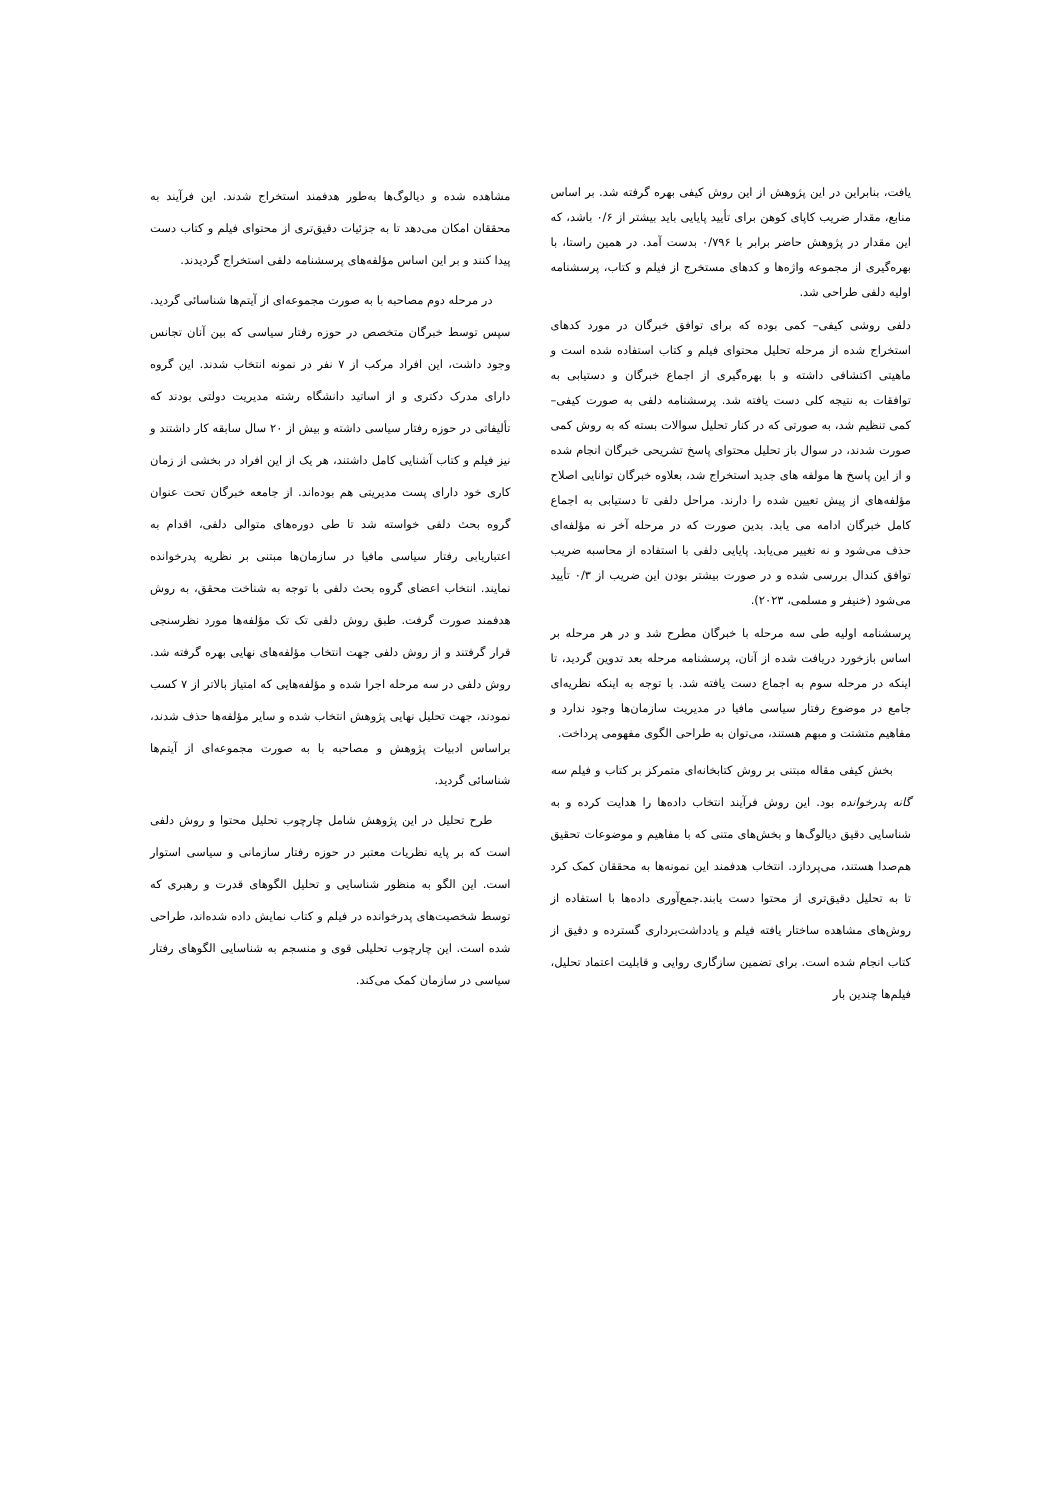یافت، بنابراین در این پژوهش از این روش کیفی بهره گرفته شد. بر اساس منابع، مقدار ضریب کاپای کوهن برای تأیید پایایی باید بیشتر از ۰/۶ باشد، که این مقدار در پژوهش حاضر برابر با ۰/۷۹۶ بدست آمد. در همین راستا، با بهره‌گیری از مجموعه واژه‌ها و کدهای مستخرج از فیلم و کتاب، پرسشنامه اولیه دلفی طراحی شد.
دلفی روشی کیفی– کمی بوده که برای توافق خبرگان در مورد کدهای استخراج شده از مرحله تحلیل محتوای فیلم و کتاب استفاده شده است و ماهیتی اکتشافی داشته و با بهره‌گیری از اجماع خبرگان و دستیابی به توافقات به نتیجه کلی دست یافته شد. پرسشنامه دلفی به صورت کیفی– کمی تنظیم شد، به صورتی که در کنار تحلیل سوالات بسته که به روش کمی صورت شدند، در سوال باز تحلیل محتوای پاسخ تشریحی خبرگان انجام شده و از این پاسخ ها مولفه های جدید استخراج شد، بعلاوه خبرگان توانایی اصلاح مؤلفه‌های از پیش تعیین شده را دارند. مراحل دلفی تا دستیابی به اجماع کامل خبرگان ادامه می یابد. بدین صورت که در مرحله آخر نه مؤلفه‌ای حذف می‌شود و نه تغییر می‌یابد. پایایی دلفی با استفاده از محاسبه ضریب توافق کندال بررسی شده و در صورت بیشتر بودن این ضریب از ۰/۳ تأیید می‌شود (خنیفر و مسلمی، ۲۰۲۳).
پرسشنامه اولیه طی سه مرحله با خبرگان مطرح شد و در هر مرحله بر اساس بازخورد دریافت شده از آنان، پرسشنامه مرحله بعد تدوین گردید، تا اینکه در مرحله سوم به اجماع دست یافته شد. با توجه به اینکه نظریه‌ای جامع در موضوع رفتار سیاسی مافیا در مدیریت سازمان‌ها وجود ندارد و مفاهیم متشتت و مبهم هستند، می‌توان به طراحی الگوی مفهومی پرداخت.
بخش کیفی مقاله مبتنی بر روش کتابخانه‌ای متمرکز بر کتاب و فیلم سه گانه پدرخوانده بود. این روش فرآیند انتخاب داده‌ها را هدایت کرده و به شناسایی دقیق دیالوگ‌ها و بخش‌های متنی که با مفاهیم و موضوعات تحقیق هم‌صدا هستند، می‌پردازد. انتخاب هدفمند این نمونه‌ها به محققان کمک کرد تا به تحلیل دقیق‌تری از محتوا دست یابند.جمع‌آوری داده‌ها با استفاده از روش‌های مشاهده ساختار یافته فیلم و یادداشت‌برداری گسترده و دقیق از کتاب انجام شده است. برای تضمین سازگاری روایی و قابلیت اعتماد تحلیل، فیلم‌ها چندین بار
مشاهده شده و دیالوگ‌ها به‌طور هدفمند استخراج شدند. این فرآیند به محققان امکان می‌دهد تا به جزئیات دقیق‌تری از محتوای فیلم و کتاب دست پیدا کنند و بر این اساس مؤلفه‌های پرسشنامه دلفی استخراج گردیدند.
در مرحله دوم مصاحبه با به صورت مجموعه‌ای از آیتم‌ها شناسائی گردید. سپس توسط خبرگان متخصص در حوزه رفتار سیاسی که بین آنان تجانس وجود داشت، این افراد مرکب از ۷ نفر در نمونه انتخاب شدند. این گروه دارای مدرک دکتری و از اساتید دانشگاه رشته مدیریت دولتی بودند که تألیفاتی در حوزه رفتار سیاسی داشته و بیش از ۲۰ سال سابقه کار داشتند و نیز فیلم و کتاب آشنایی کامل داشتند، هر یک از این افراد در بخشی از زمان کاری خود دارای پست مدیریتی هم بوده‌اند. از جامعه خبرگان تحت عنوان گروه بحث دلفی خواسته شد تا طی دوره‌های متوالی دلفی، اقدام به اعتباریابی رفتار سیاسی مافیا در سازمان‌ها مبتنی بر نظریه پدرخوانده نمایند. انتخاب اعضای گروه بحث دلفی با توجه به شناخت محقق، به روش هدفمند صورت گرفت. طبق روش دلفی تک تک مؤلفه‌ها مورد نظرسنجی قرار گرفتند و از روش دلفی جهت انتخاب مؤلفه‌های نهایی بهره گرفته شد. روش دلفی در سه مرحله اجرا شده و مؤلفه‌هایی که امتیاز بالاتر از ۷ کسب نمودند، جهت تحلیل نهایی پژوهش انتخاب شده و سایر مؤلفه‌ها حذف شدند، براساس ادبیات پژوهش و مصاحبه با به صورت مجموعه‌ای از آیتم‌ها شناسائی گردید.
طرح تحلیل در این پژوهش شامل چارچوب تحلیل محتوا و روش دلفی است که بر پایه نظریات معتبر در حوزه رفتار سازمانی و سیاسی استوار است. این الگو به منظور شناسایی و تحلیل الگوهای قدرت و رهبری که توسط شخصیت‌های پدرخوانده در فیلم و کتاب نمایش داده شده‌اند، طراحی شده است. این چارچوب تحلیلی قوی و منسجم به شناسایی الگوهای رفتار سیاسی در سازمان کمک می‌کند.